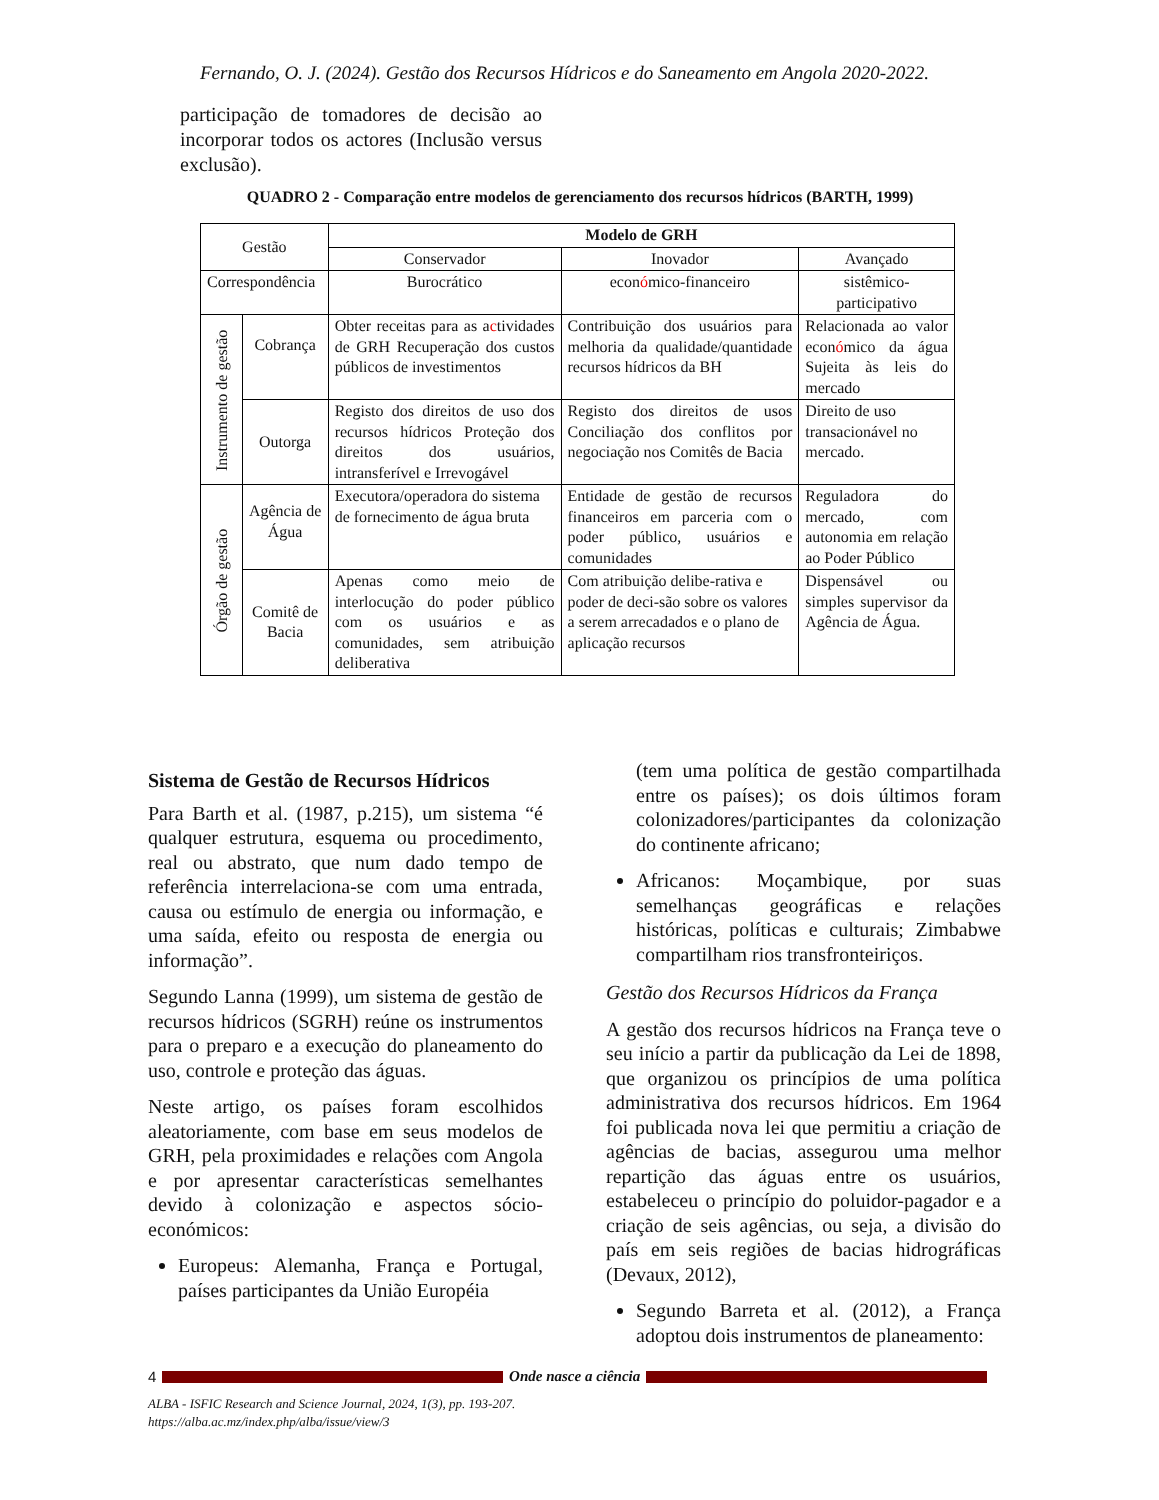Fernando, O. J. (2024). Gestão dos Recursos Hídricos e do Saneamento em Angola 2020-2022.
participação de tomadores de decisão ao incorporar todos os actores (Inclusão versus exclusão).
QUADRO 2 - Comparação entre modelos de gerenciamento dos recursos hídricos (BARTH, 1999)
| Gestão | | Modelo de GRH | | |
| | | Conservador | Inovador | Avançado |
| Correspondência | | Burocrático | econ ó mico-financeiro | sistêmico-participativo |
| Instrumento de gestão | Cobrança | Obter receitas para as a c tividades de GRH Recuperação dos custos públicos de investimentos | Contribuição dos usuários para melhoria da qualidade/quantidade recursos hídricos da BH | Relacionada ao valor econ ó mico da água Sujeita às leis do mercado |
| | Outorga | Registo dos direitos de uso dos recursos hídricos Proteção dos direitos dos usuários, intransferível e Irrevogável | Registo dos direitos de usos Conciliação dos conflitos por negociação nos Comitês de Bacia | Direito de uso transacionável no mercado. |
| Órgão de gestão | Agência de Água | Executora/operadora do sistema de fornecimento de água bruta | Entidade de gestão de recursos financeiros em parceria com o poder público, usuários e comunidades | Reguladora do mercado, com autonomia em relação ao Poder Público |
| | Comitê de Bacia | Apenas como meio de interlocução do poder público com os usuários e as comunidades, sem atribuição deliberativa | Com atribuição delibe-rativa e poder de deci-são sobre os valores a serem arrecadados e o plano de aplicação recursos | Dispensável ou simples supervisor da Agência de Água. |
Sistema de Gestão de Recursos Hídricos
Para Barth et al. (1987, p.215), um sistema “é qualquer estrutura, esquema ou procedimento, real ou abstrato, que num dado tempo de referência interrelaciona-se com uma entrada, causa ou estímulo de energia ou informação, e uma saída, efeito ou resposta de energia ou informação”.
Segundo Lanna (1999), um sistema de gestão de recursos hídricos (SGRH) reúne os instrumentos para o preparo e a execução do planeamento do uso, controle e proteção das águas.
Neste artigo, os países foram escolhidos aleatoriamente, com base em seus modelos de GRH, pela proximidades e relações com Angola e por apresentar características semelhantes devido à colonização e aspectos sócio-económicos:
Europeus: Alemanha, França e Portugal, países participantes da União Européia
(tem uma política de gestão compartilhada entre os países); os dois últimos foram colonizadores/participantes da colonização do continente africano;
Africanos: Moçambique, por suas semelhanças geográficas e relações históricas, políticas e culturais; Zimbabwe compartilham rios transfronteiriços.
Gestão dos Recursos Hídricos da França
A gestão dos recursos hídricos na França teve o seu início a partir da publicação da Lei de 1898, que organizou os princípios de uma política administrativa dos recursos hídricos. Em 1964 foi publicada nova lei que permitiu a criação de agências de bacias, assegurou uma melhor repartição das águas entre os usuários, estabeleceu o princípio do poluidor-pagador e a criação de seis agências, ou seja, a divisão do país em seis regiões de bacias hidrográficas (Devaux, 2012),
Segundo Barreta et al. (2012), a França adoptou dois instrumentos de planeamento:
4 Onde nasce a ciência
ALBA - ISFIC Research and Science Journal, 2024, 1(3), pp. 193-207.
https://alba.ac.mz/index.php/alba/issue/view/3